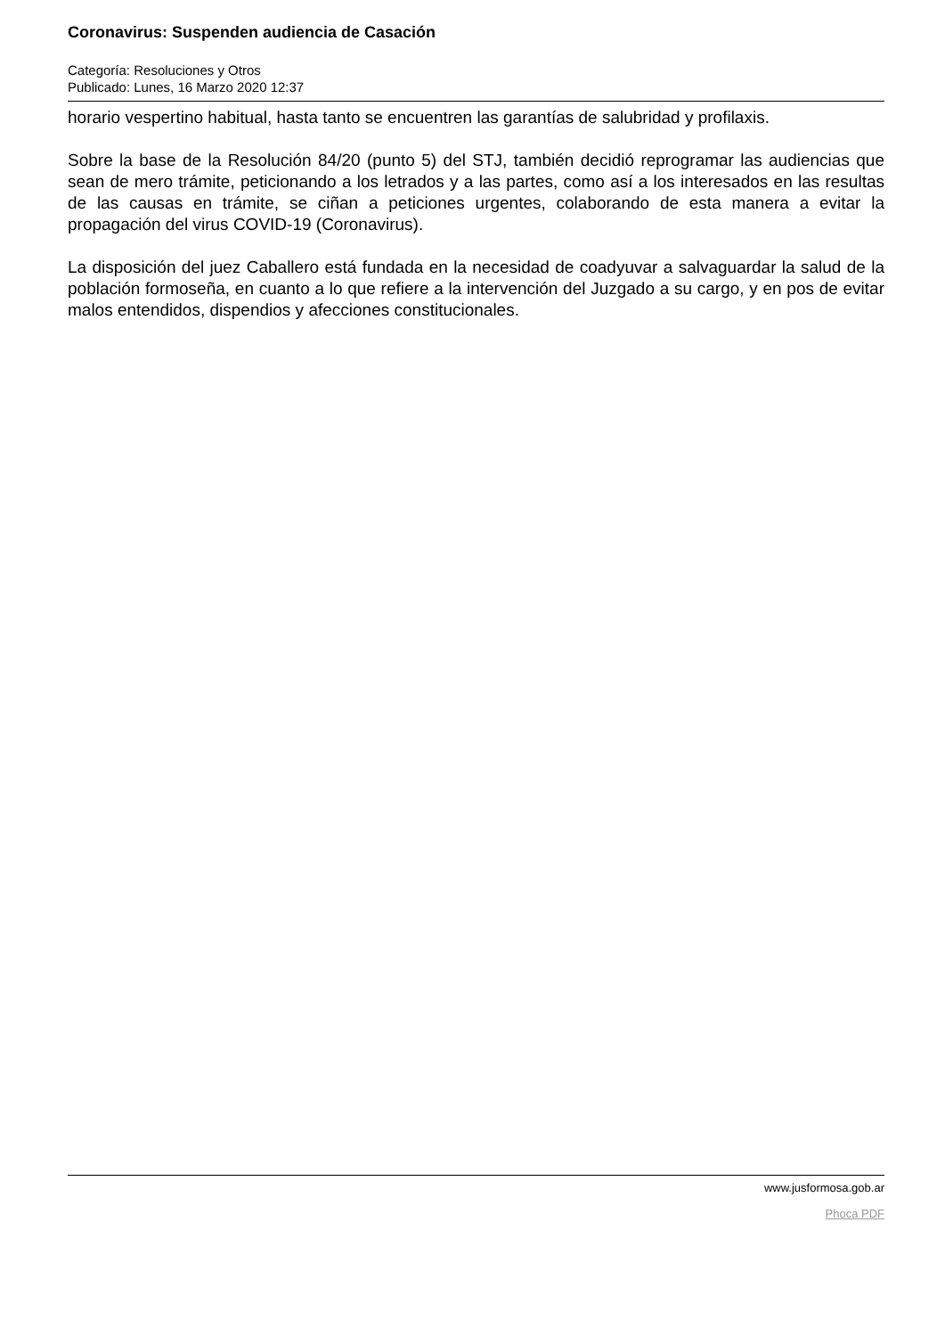Coronavirus: Suspenden audiencia de Casación
Categoría: Resoluciones y Otros
Publicado: Lunes, 16 Marzo 2020 12:37
horario vespertino habitual, hasta tanto se encuentren las garantías de salubridad y profilaxis.
Sobre la base de la Resolución 84/20 (punto 5) del STJ, también decidió reprogramar las audiencias que sean de mero trámite, peticionando a los letrados y a las partes, como así a los interesados en las resultas de las causas en trámite, se ciñan a peticiones urgentes, colaborando de esta manera a evitar la propagación del virus COVID-19 (Coronavirus).
La disposición del juez Caballero está fundada en la necesidad de coadyuvar a salvaguardar la salud de la población formoseña, en cuanto a lo que refiere a la intervención del Juzgado a su cargo, y en pos de evitar malos entendidos, dispendios y afecciones constitucionales.
www.jusformosa.gob.ar
Phoca PDF